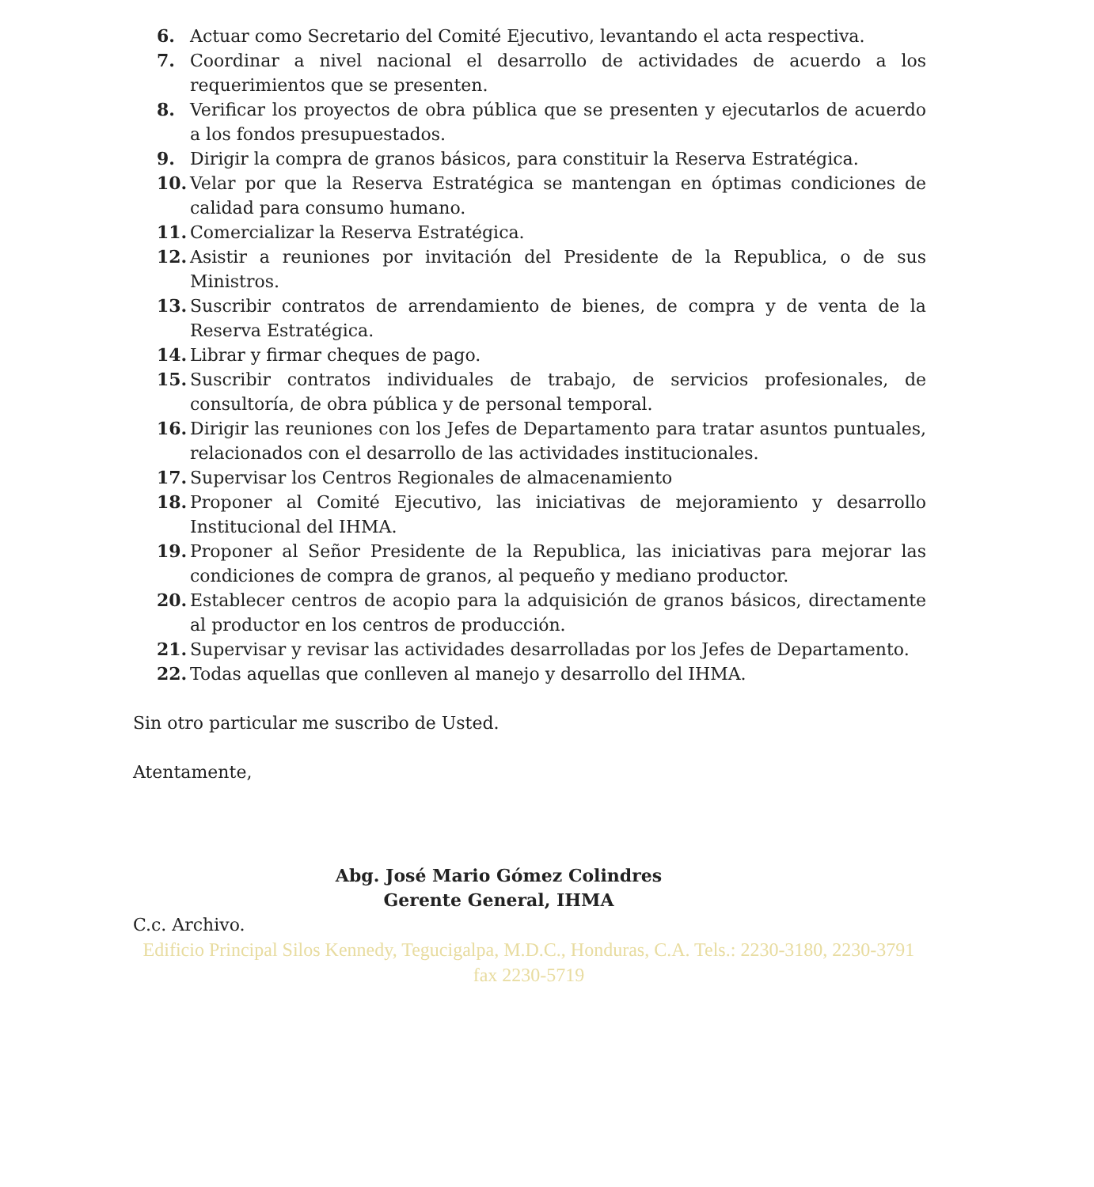6. Actuar como Secretario del Comité Ejecutivo, levantando el acta respectiva.
7. Coordinar a nivel nacional el desarrollo de actividades de acuerdo a los requerimientos que se presenten.
8. Verificar los proyectos de obra pública que se presenten y ejecutarlos de acuerdo a los fondos presupuestados.
9. Dirigir la compra de granos básicos, para constituir la Reserva Estratégica.
10. Velar por que la Reserva Estratégica se mantengan en óptimas condiciones de calidad para consumo humano.
11. Comercializar la Reserva Estratégica.
12. Asistir a reuniones por invitación del Presidente de la Republica, o de sus Ministros.
13. Suscribir contratos de arrendamiento de bienes, de compra y de venta de la Reserva Estratégica.
14. Librar y firmar cheques de pago.
15. Suscribir contratos individuales de trabajo, de servicios profesionales, de consultoría, de obra pública y de personal temporal.
16. Dirigir las reuniones con los Jefes de Departamento para tratar asuntos puntuales, relacionados con el desarrollo de las actividades institucionales.
17. Supervisar los Centros Regionales de almacenamiento
18. Proponer al Comité Ejecutivo, las iniciativas de mejoramiento y desarrollo Institucional del IHMA.
19. Proponer al Señor Presidente de la Republica, las iniciativas para mejorar las condiciones de compra de granos, al pequeño y mediano productor.
20. Establecer centros de acopio para la adquisición de granos básicos, directamente al productor en los centros de producción.
21. Supervisar y revisar las actividades desarrolladas por los Jefes de Departamento.
22. Todas aquellas que conlleven al manejo y desarrollo del IHMA.
Sin otro particular me suscribo de Usted.
Atentamente,
Abg. José Mario Gómez Colindres
Gerente General, IHMA
C.c. Archivo.
Edificio Principal Silos Kennedy, Tegucigalpa, M.D.C., Honduras, C.A. Tels.: 2230-3180, 2230-3791 fax 2230-5719